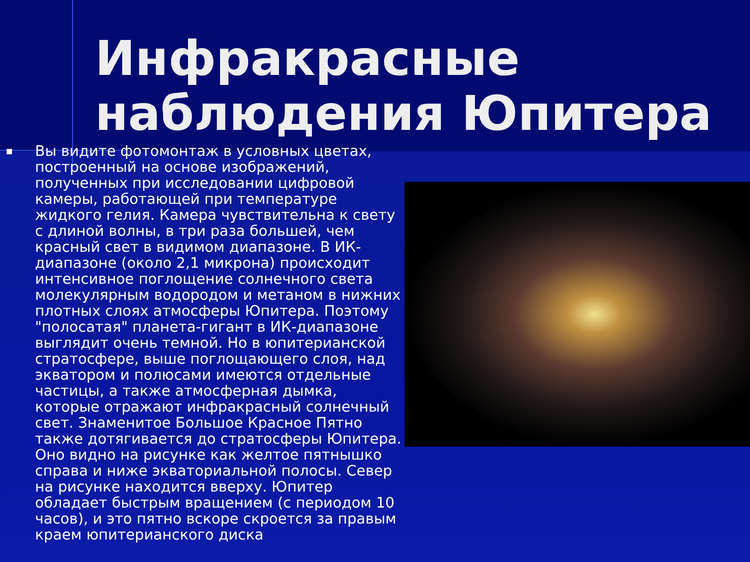Инфракрасные наблюдения Юпитера
■ Вы видите фотомонтаж в условных цветах, построенный на основе изображений, полученных при исследовании цифровой камеры, работающей при температуре жидкого гелия. Камера чувствительна к свету с длиной волны, в три раза большей, чем красный свет в видимом диапазоне. В ИК-диапазоне (около 2,1 микрона) происходит интенсивное поглощение солнечного света молекулярным водородом и метаном в нижних плотных слоях атмосферы Юпитера. Поэтому "полосатая" планета-гигант в ИК-диапазоне выглядит очень темной. Но в юпитерианской стратосфере, выше поглощающего слоя, над экватором и полюсами имеются отдельные частицы, а также атмосферная дымка, которые отражают инфракрасный солнечный свет. Знаменитое Большое Красное Пятно также дотягивается до стратосферы Юпитера. Оно видно на рисунке как желтое пятнышко справа и ниже экваториальной полосы. Север на рисунке находится вверху. Юпитер обладает быстрым вращением (с периодом 10 часов), и это пятно вскоре скроется за правым краем юпитерианского диска